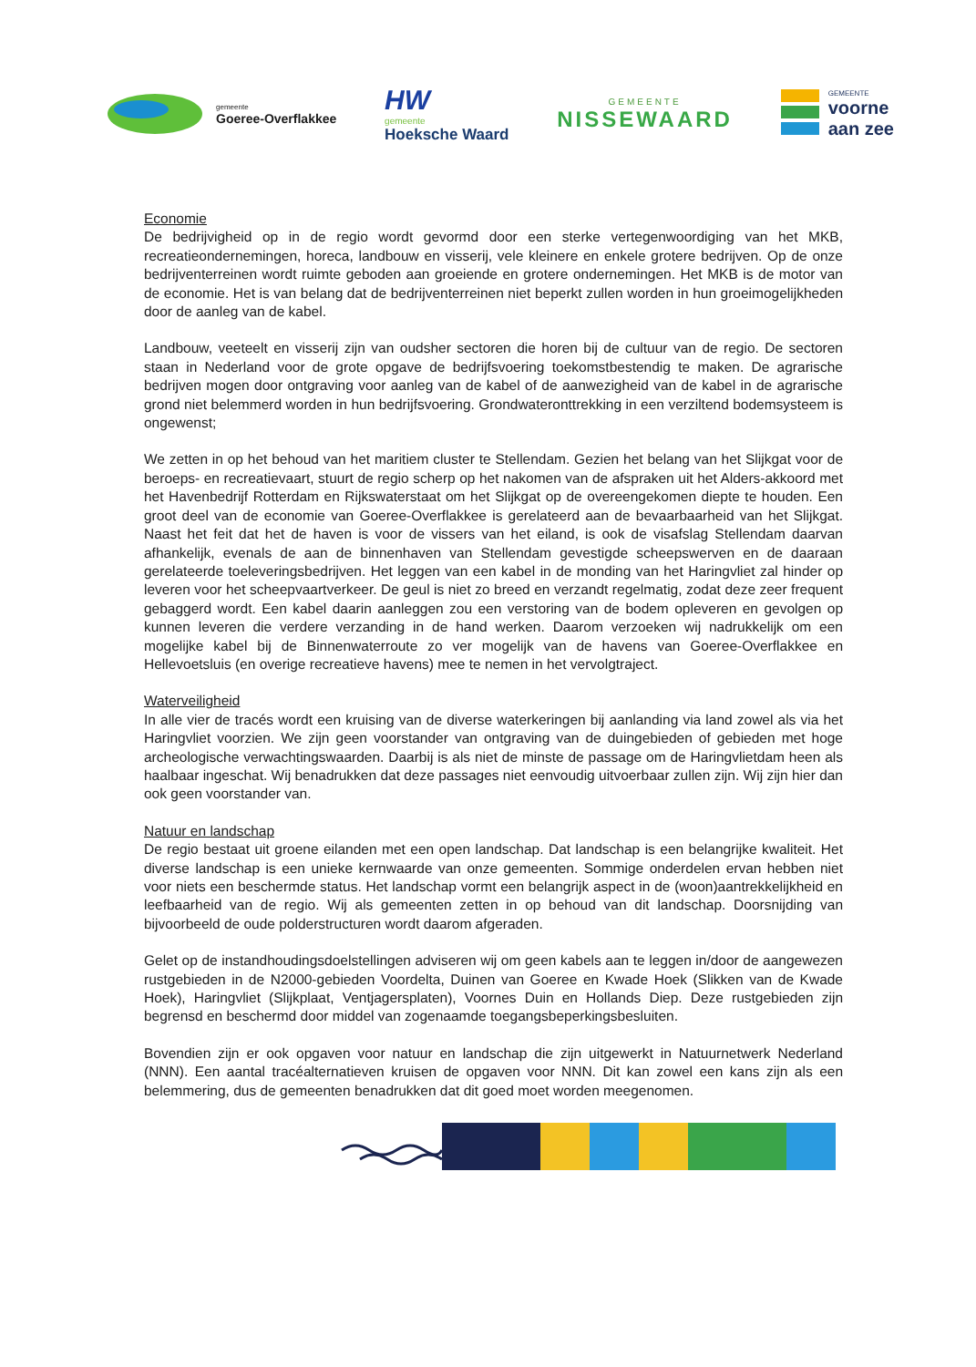gemeente
Goeree-Overflakkee
HW
gemeente
Hoeksche Waard
GEMEENTE
NISSEWAARD
GEMEENTE
voorne
aan zee
Economie
De bedrijvigheid op in de regio wordt gevormd door een sterke vertegenwoordiging van het MKB, recreatieondernemingen, horeca, landbouw en visserij, vele kleinere en enkele grotere bedrijven. Op de onze bedrijventerreinen wordt ruimte geboden aan groeiende en grotere ondernemingen. Het MKB is de motor van de economie. Het is van belang dat de bedrijventerreinen niet beperkt zullen worden in hun groeimogelijkheden door de aanleg van de kabel.
Landbouw, veeteelt en visserij zijn van oudsher sectoren die horen bij de cultuur van de regio. De sectoren staan in Nederland voor de grote opgave de bedrijfsvoering toekomstbestendig te maken. De agrarische bedrijven mogen door ontgraving voor aanleg van de kabel of de aanwezigheid van de kabel in de agrarische grond niet belemmerd worden in hun bedrijfsvoering. Grondwateronttrekking in een verziltend bodemsysteem is ongewenst;
We zetten in op het behoud van het maritiem cluster te Stellendam. Gezien het belang van het Slijkgat voor de beroeps- en recreatievaart, stuurt de regio scherp op het nakomen van de afspraken uit het Alders-akkoord met het Havenbedrijf Rotterdam en Rijkswaterstaat om het Slijkgat op de overeengekomen diepte te houden. Een groot deel van de economie van Goeree-Overflakkee is gerelateerd aan de bevaarbaarheid van het Slijkgat. Naast het feit dat het de haven is voor de vissers van het eiland, is ook de visafslag Stellendam daarvan afhankelijk, evenals de aan de binnenhaven van Stellendam gevestigde scheepswerven en de daaraan gerelateerde toeleveringsbedrijven. Het leggen van een kabel in de monding van het Haringvliet zal hinder op leveren voor het scheepvaartverkeer. De geul is niet zo breed en verzandt regelmatig, zodat deze zeer frequent gebaggerd wordt. Een kabel daarin aanleggen zou een verstoring van de bodem opleveren en gevolgen op kunnen leveren die verdere verzanding in de hand werken. Daarom verzoeken wij nadrukkelijk om een mogelijke kabel bij de Binnenwaterroute zo ver mogelijk van de havens van Goeree-Overflakkee en Hellevoetsluis (en overige recreatieve havens) mee te nemen in het vervolgtraject.
Waterveiligheid
In alle vier de tracés wordt een kruising van de diverse waterkeringen bij aanlanding via land zowel als via het Haringvliet voorzien. We zijn geen voorstander van ontgraving van de duingebieden of gebieden met hoge archeologische verwachtingswaarden. Daarbij is als niet de minste de passage om de Haringvlietdam heen als haalbaar ingeschat. Wij benadrukken dat deze passages niet eenvoudig uitvoerbaar zullen zijn. Wij zijn hier dan ook geen voorstander van.
Natuur en landschap
De regio bestaat uit groene eilanden met een open landschap. Dat landschap is een belangrijke kwaliteit. Het diverse landschap is een unieke kernwaarde van onze gemeenten. Sommige onderdelen ervan hebben niet voor niets een beschermde status. Het landschap vormt een belangrijk aspect in de (woon)aantrekkelijkheid en leefbaarheid van de regio. Wij als gemeenten zetten in op behoud van dit landschap. Doorsnijding van bijvoorbeeld de oude polderstructuren wordt daarom afgeraden.
Gelet op de instandhoudingsdoelstellingen adviseren wij om geen kabels aan te leggen in/door de aangewezen rustgebieden in de N2000-gebieden Voordelta, Duinen van Goeree en Kwade Hoek (Slikken van de Kwade Hoek), Haringvliet (Slijkplaat, Ventjagersplaten), Voornes Duin en Hollands Diep. Deze rustgebieden zijn begrensd en beschermd door middel van zogenaamde toegangsbeperkingsbesluiten.
Bovendien zijn er ook opgaven voor natuur en landschap die zijn uitgewerkt in Natuurnetwerk Nederland (NNN). Een aantal tracéalternatieven kruisen de opgaven voor NNN. Dit kan zowel een kans zijn als een belemmering, dus de gemeenten benadrukken dat dit goed moet worden meegenomen.